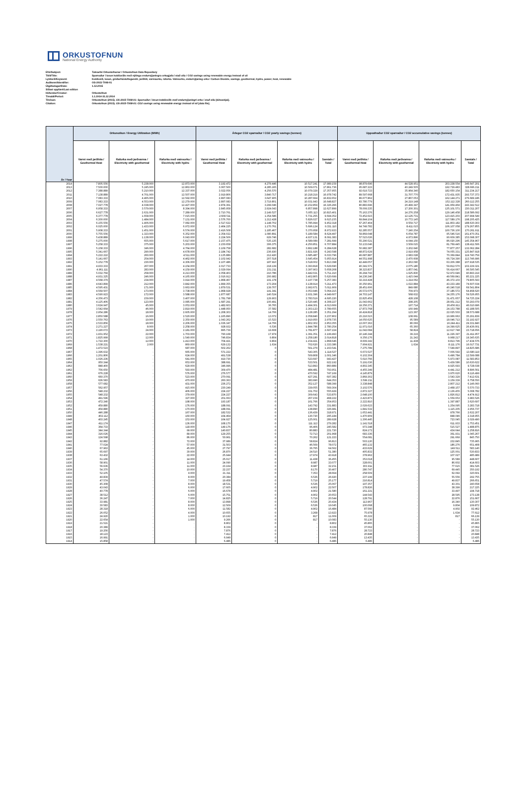ORKUSTOFNUN
National Energy Authority
Efni/Subject: Talnaefni Orkustofnunar / Orkustofnun Data Repository
Titill/Title: Sparnaður í losun koldíoxíðs með nýtingu endurnýjanlegra orkugjafa í stað olíu / CO2 savings using renewable energy instead of oil
Lykilorð/Keyword: Koldíoxíð, losun, gróðurhúsloftegundir, jarðhiti, varmaorka, raforka. Vatnsorka, endurnýjanleg orka / Carbon Dioxide, savings, geothermal, hydro, power, heat, renewable
Auðkenni/Identifier: OS-2015-T008-01
Útgáfudagur/Date: 1.12.2015
Síðast uppfært/Last edition
Höfundur/Creator: Orkustofnun
Tímabil/Period: 1.1.1914-31.12.2014
Tilvísun: Orkustofnun (2015). OS-2015-T008-01: Sparnaður í losun koldíoxíðs með endurnýjanlegri orku í stað olíu [tölvuskjal].
Citation: Orkustofnun (2015). OS-2015-T008-01: CO2 savings using renewable energy instead of oil [data file].
| Ár / Year | Orkunotkun / Energy Utilization (MWh) | | | Árlegur CO2 sparnaður / CO2 yearly savings (tonnes) | | | | Uppsafnaður CO2 sparnaður / CO2 accumulative savings (tonnes) | | | |
| --- | --- | --- | --- | --- | --- | --- | --- | --- | --- | --- | --- |
| | Varmi með jarðhita / Geothermal Heat | Raforka með jarðvarma / Electricity with geothermal | Raforka með vatnsorku / Electricity with hydro | Varmi með jarðhita / Geothermal Heat | Raforka með jarðvarma / Electricity with geothermal | Raforka með vatnsorku / Electricity with hydro | Samtals / Total | Varmi með jarðhita / Geothermal Heat | Raforka með jarðvarma / Electricity with geothermal | Raforka með vatnsorku / Electricity with hydro | Samtals / Total |
| 2014 | 7.805.556 | 5.238.000 | 12.873.000 | 3.192.472 | 4.279.446 | 10.517.241 | 17.989.159 | 98.879.696 | 44.528.951 | 203.238.554 | 346.647.201 |
| 2013 | 7.500.000 | 5.245.000 | 12.863.000 | 3.067.500 | 4.285.165 | 10.509.071 | 17.861.736 | 95.687.223 | 40.249.505 | 192.729.483 | 328.666.211 |
| 2012 | 7.388.889 | 5.210.000 | 12.337.000 | 3.022.056 | 4.256.570 | 10.079.329 | 17.357.955 | 92.619.723 | 35.964.340 | 182.650.154 | 311.234.217 |
| 2011 | 7.138.889 | 4.701.000 | 12.507.000 | 2.919.806 | 3.840.717 | 10.218.219 | 16.978.742 | 89.597.668 | 31.707.770 | 172.431.935 | 293.737.373 |
| 2010 | 7.083.333 | 4.465.000 | 12.592.000 | 2.897.083 | 3.647.905 | 10.287.664 | 16.832.652 | 86.677.862 | 27.867.053 | 162.144.271 | 276.689.186 |
| 2009 | 7.083.333 | 4.553.000 | 12.279.000 | 2.897.083 | 3.719.801 | 10.031.943 | 16.648.827 | 83.780.779 | 24.219.148 | 152.112.328 | 260.112.255 |
| 2008 | 7.027.778 | 4.038.000 | 12.427.000 | 2.874.361 | 3.299.046 | 10.152.859 | 16.326.266 | 80.883.696 | 20.499.347 | 141.959.469 | 243.342.512 |
| 2007 | 6.958.333 | 3.579.000 | 8.394.000 | 2.845.958 | 2.924.043 | 6.857.898 | 12.627.899 | 78.009.335 | 17.200.301 | 135.101.571 | 230.311.207 |
| 2006 | 6.627.778 | 2.631.000 | 7.289.000 | 2.710.761 | 2.149.527 | 5.955.113 | 10.815.401 | 75.163.376 | 14.276.258 | 129.146.458 | 218.586.092 |
| 2005 | 6.377.778 | 1.658.000 | 7.015.000 | 2.608.511 | 1.354.586 | 5.731.255 | 9.694.352 | 72.452.615 | 12.126.731 | 123.415.203 | 207.994.549 |
| 2004 | 6.300.000 | 1.484.000 | 7.131.000 | 2.576.700 | 1.212.428 | 5.826.027 | 9.615.155 | 69.844.104 | 10.772.145 | 117.589.176 | 198.205.425 |
| 2003 | 6.155.556 | 1.406.000 | 7.082.000 | 2.517.622 | 1.148.702 | 5.785.994 | 9.452.318 | 67.267.404 | 9.559.717 | 111.803.182 | 188.630.303 |
| 2002 | 6.025.000 | 1.433.000 | 6.972.000 | 2.464.225 | 1.170.761 | 5.696.124 | 9.331.110 | 64.749.782 | 8.411.015 | 106.107.058 | 179.267.855 |
| 2001 | 5.908.333 | 1.451.000 | 6.574.000 | 2.416.508 | 1.185.467 | 5.370.958 | 8.972.933 | 62.285.557 | 7.240.254 | 100.736.100 | 170.261.911 |
| 2000 | 5.755.556 | 1.323.000 | 6.352.000 | 2.354.022 | 1.080.891 | 5.189.584 | 8.624.497 | 59.869.048 | 6.054.787 | 95.546.516 | 161.470.351 |
| 1999 | 5.438.889 | 1.138.000 | 6.043.000 | 2.224.506 | 929.746 | 4.937.131 | 8.091.383 | 57.515.026 | 4.973.896 | 90.609.385 | 153.098.307 |
| 1998 | 5.275.000 | 655.000 | 5.617.000 | 2.157.475 | 535.135 | 4.589.089 | 7.281.699 | 55.290.521 | 4.044.150 | 86.020.296 | 145.354.967 |
| 1997 | 5.258.333 | 375.000 | 5.203.000 | 2.150.658 | 306.375 | 4.250.851 | 6.707.884 | 53.133.046 | 3.509.015 | 81.769.445 | 138.411.506 |
| 1996 | 5.158.333 | 346.000 | 4.764.000 | 2.109.758 | 282.682 | 3.892.188 | 6.284.628 | 50.982.387 | 3.202.640 | 77.877.257 | 132.062.284 |
| 1995 | 5.341.667 | 290.000 | 4.678.000 | 2.184.742 | 236.930 | 3.821.926 | 6.243.598 | 48.872.629 | 2.919.958 | 74.055.331 | 125.847.918 |
| 1994 | 5.222.222 | 260.000 | 4.511.000 | 2.135.889 | 212.420 | 3.685.487 | 6.033.796 | 46.687.887 | 2.683.028 | 70.369.844 | 119.740.759 |
| 1993 | 5.141.667 | 254.000 | 4.462.000 | 2.102.942 | 207.518 | 3.645.454 | 5.955.914 | 44.551.998 | 2.470.608 | 66.724.390 | 113.746.996 |
| 1992 | 5.152.778 | 230.000 | 4.306.000 | 2.107.486 | 187.910 | 3.518.002 | 5.813.398 | 42.449.057 | 2.263.090 | 63.206.388 | 107.918.535 |
| 1991 | 4.933.333 | 267.000 | 4.154.000 | 2.017.733 | 218.139 | 3.393.818 | 5.629.690 | 40.341.571 | 2.075.180 | 59.812.570 | 102.229.321 |
| 1990 | 4.961.111 | 283.000 | 4.159.000 | 2.029.094 | 231.211 | 3.397.903 | 5.658.208 | 38.323.837 | 1.857.041 | 56.414.667 | 96.595.545 |
| 1989 | 5.032.769 | 258.000 | 4.213.000 | 2.058.403 | 210.786 | 3.442.021 | 5.711.210 | 36.294.743 | 1.625.830 | 52.972.646 | 90.893.219 |
| 1988 | 4.931.325 | 246.000 | 4.165.000 | 2.016.912 | 200.982 | 3.402.805 | 5.620.699 | 34.236.340 | 1.415.044 | 49.569.841 | 85.221.225 |
| 1987 | 4.568.379 | 234.000 | 3.914.000 | 1.868.467 | 191.178 | 3.197.738 | 5.257.383 | 32.219.428 | 1.214.062 | 46.372.103 | 79.805.593 |
| 1986 | 4.643.899 | 212.000 | 3.842.000 | 1.899.355 | 173.204 | 3.138.914 | 5.211.473 | 30.350.961 | 1.022.884 | 43.233.189 | 74.607.034 |
| 1985 | 4.595.431 | 171.000 | 3.663.000 | 1.879.531 | 139.707 | 2.992.671 | 5.011.909 | 28.451.606 | 849.680 | 40.240.518 | 69.541.804 |
| 1984 | 4.569.507 | 173.000 | 3.738.000 | 1.868.928 | 141.341 | 3.053.946 | 5.064.215 | 26.572.075 | 709.973 | 37.186.572 | 64.468.620 |
| 1983 | 4.590.923 | 172.000 | 3.588.000 | 1.877.687 | 140.524 | 2.931.396 | 4.949.607 | 24.703.147 | 568.632 | 34.255.176 | 59.526.955 |
| 1982 | 4.356.473 | 159.000 | 3.407.000 | 1.781.798 | 129.903 | 2.783.519 | 4.695.220 | 22.825.459 | 428.108 | 31.471.657 | 54.725.224 |
| 1981 | 4.125.406 | 123.000 | 3.085.000 | 1.687.291 | 100.491 | 2.520.445 | 4.308.227 | 21.043.662 | 298.205 | 28.951.212 | 50.293.079 |
| 1980 | 3.624.947 | 45.000 | 3.053.000 | 1.482.603 | 36.765 | 2.494.301 | 4.013.669 | 19.356.371 | 197.714 | 26.456.911 | 46.010.996 |
| 1979 | 3.542.664 | 46.000 | 2.819.000 | 1.448.950 | 37.582 | 2.303.123 | 3.789.655 | 17.873.768 | 160.949 | 24.153.788 | 42.188.505 |
| 1978 | 2.954.286 | 18.000 | 2.605.000 | 1.208.303 | 14.706 | 2.128.285 | 3.351.294 | 16.424.818 | 123.367 | 22.025.503 | 38.573.688 |
| 1977 | 2.850.588 | 16.000 | 2.520.000 | 1.165.890 | 13.072 | 2.058.840 | 3.237.802 | 15.216.515 | 108.661 | 19.966.663 | 35.291.839 |
| 1976 | 2.550.763 | 19.000 | 2.350.000 | 1.043.262 | 15.523 | 1.919.950 | 2.978.735 | 14.050.625 | 95.589 | 18.046.713 | 32.192.927 |
| 1975 | 2.533.856 | 18.000 | 2.206.000 | 1.036.347 | 14.706 | 1.802.302 | 2.853.355 | 13.007.363 | 80.066 | 16.244.411 | 29.331.840 |
| 1974 | 2.271.227 | 8.000 | 2.258.000 | 928.932 | 6.536 | 1.844.786 | 2.780.254 | 11.971.016 | 65.360 | 14.399.625 | 26.436.001 |
| 1973 | 2.190.072 | 24.000 | 2.181.000 | 895.739 | 19.608 | 1.781.877 | 2.697.224 | 11.042.084 | 58.824 | 12.617.748 | 23.718.656 |
| 1972 | 1.931.952 | 22.000 | 1.703.000 | 790.168 | 17.974 | 1.391.351 | 2.199.493 | 10.146.344 | 39.216 | 11.226.397 | 21.411.957 |
| 1971 | 1.825.999 | 12.000 | 1.540.000 | 746.834 | 9.804 | 1.258.180 | 2.014.818 | 9.356.176 | 21.242 | 9.968.217 | 19.345.635 |
| 1970 | 1.722.300 | 12.000 | 1.413.000 | 704.421 | 9.804 | 1.154.421 | 1.868.646 | 8.609.342 | 11.438 | 8.813.796 | 17.434.576 |
| 1969 | 1.538.221 | 2.000 | 860.000 | 629.132 | 1.634 | 702.620 | 1.333.386 | 7.904.921 | 1.634 | 8.111.176 | 16.017.731 |
| 1968 | 1.472.523 | - | 687.000 | 602.262 | 0 | 561.279 | 1.163.541 | 7.275.789 | - | 7.549.897 | 14.825.686 |
| 1967 | 1.396.632 | - | 665.000 | 571.222 | 0 | 543.305 | 1.114.527 | 6.673.527 | - | 7.006.592 | 13.680.119 |
| 1966 | 1.201.806 | - | 624.000 | 491.538 | 0 | 509.808 | 1.001.346 | 6.102.304 | - | 6.496.784 | 12.599.088 |
| 1965 | 1.026.236 | - | 641.000 | 419.730 | 0 | 523.697 | 943.427 | 5.610.766 | - | 5.973.087 | 11.583.853 |
| 1964 | 950.344 | - | 653.000 | 388.691 | 0 | 533.501 | 922.192 | 5.191.036 | - | 5.439.586 | 10.630.622 |
| 1963 | 848.400 | - | 629.000 | 346.996 | 0 | 513.893 | 860.889 | 4.802.345 | - | 4.925.693 | 9.728.038 |
| 1962 | 756.650 | - | 593.000 | 309.470 | 0 | 484.481 | 793.951 | 4.455.349 | - | 4.441.212 | 8.896.561 |
| 1961 | 676.228 | - | 576.000 | 276.577 | 0 | 470.592 | 747.169 | 4.145.879 | - | 3.970.620 | 8.116.499 |
| 1960 | 660.370 | - | 523.000 | 270.091 | 0 | 427.291 | 697.382 | 3.869.302 | - | 3.543.329 | 7.412.631 |
| 1959 | 636.583 | - | 470.000 | 260.363 | 0 | 383.990 | 644.353 | 3.599.211 | - | 3.159.339 | 6.758.550 |
| 1958 | 577.682 | - | 431.000 | 236.272 | 0 | 352.127 | 588.399 | 3.338.848 | - | 2.807.212 | 6.146.060 |
| 1957 | 562.957 | - | 415.000 | 230.249 | 0 | 339.055 | 569.304 | 3.102.576 | - | 2.468.157 | 5.570.733 |
| 1956 | 548.232 | - | 406.000 | 224.227 | 0 | 331.702 | 555.929 | 2.872.327 | - | 2.136.455 | 5.008.782 |
| 1955 | 548.232 | - | 379.000 | 224.227 | 0 | 309.643 | 533.870 | 2.648.100 | - | 1.826.812 | 4.474.912 |
| 1954 | 491.596 | - | 327.000 | 201.063 | 0 | 267.159 | 468.222 | 2.423.873 | - | 1.559.653 | 3.983.526 |
| 1953 | 472.340 | - | 198.000 | 193.187 | 0 | 161.766 | 354.953 | 2.222.810 | - | 1.397.887 | 3.620.697 |
| 1952 | 459.880 | - | 176.000 | 188.091 | 0 | 143.792 | 331.883 | 2.029.623 | - | 1.254.095 | 3.283.718 |
| 1951 | 459.880 | - | 170.000 | 188.091 | 0 | 138.890 | 326.981 | 1.841.532 | - | 1.115.205 | 2.956.737 |
| 1950 | 446.288 | - | 167.000 | 182.532 | 0 | 136.439 | 318.971 | 1.653.441 | - | 978.766 | 2.632.207 |
| 1949 | 402.112 | - | 160.000 | 164.464 | 0 | 130.720 | 295.184 | 1.470.909 | - | 848.046 | 2.318.955 |
| 1948 | 403.245 | - | 153.000 | 164.927 | 0 | 125.001 | 289.928 | 1.306.445 | - | 723.045 | 2.029.490 |
| 1947 | 411.174 | - | 136.000 | 168.170 | 0 | 111.112 | 279.282 | 1.141.518 | - | 611.933 | 1.753.451 |
| 1946 | 364.733 | - | 118.000 | 149.176 | 0 | 96.406 | 245.582 | 973.348 | - | 515.527 | 1.488.875 |
| 1945 | 344.344 | - | 99.000 | 140.837 | 0 | 80.883 | 221.720 | 824.172 | - | 434.644 | 1.258.816 |
| 1944 | 316.026 | - | 89.000 | 129.255 | 0 | 72.713 | 201.968 | 683.336 | - | 361.931 | 1.045.267 |
| 1943 | 124.598 | - | 86.000 | 50.961 | 0 | 70.262 | 121.223 | 554.081 | - | 291.669 | 845.750 |
| 1942 | 92.882 | - | 72.000 | 37.989 | 0 | 58.824 | 96.813 | 503.120 | - | 232.845 | 735.965 |
| 1941 | 77.024 | - | 57.000 | 31.503 | 0 | 46.569 | 78.072 | 465.132 | - | 186.276 | 651.408 |
| 1940 | 67.963 | - | 45.000 | 27.797 | 0 | 36.765 | 64.562 | 433.629 | - | 149.511 | 583.140 |
| 1939 | 65.697 | - | 30.000 | 26.870 | 0 | 24.510 | 51.380 | 405.832 | - | 125.001 | 530.833 |
| 1938 | 63.432 | - | 22.000 | 25.944 | 0 | 17.974 | 43.918 | 378.962 | - | 107.027 | 485.989 |
| 1937 | 61.166 | - | 14.000 | 25.017 | 0 | 11.438 | 36.455 | 353.018 | - | 95.589 | 448.607 |
| 1936 | 58.901 | - | 11.000 | 24.090 | 0 | 8.987 | 33.077 | 328.001 | - | 86.602 | 414.603 |
| 1935 | 56.636 | - | 11.000 | 23.164 | 0 | 8.987 | 32.151 | 303.911 | - | 77.615 | 381.526 |
| 1934 | 54.370 | - | 10.000 | 22.237 | 0 | 8.170 | 30.407 | 280.747 | - | 69.445 | 350.192 |
| 1933 | 52.105 | - | 9.000 | 21.311 | 0 | 7.353 | 28.664 | 258.509 | - | 62.092 | 320.601 |
| 1932 | 49.839 | - | 8.000 | 20.384 | 0 | 6.536 | 26.920 | 237.199 | - | 55.556 | 292.755 |
| 1931 | 47.574 | - | 7.000 | 19.458 | 0 | 5.719 | 25.177 | 216.814 | - | 49.837 | 266.651 |
| 1930 | 45.308 | - | 8.000 | 18.531 | 0 | 6.536 | 25.067 | 197.357 | - | 43.301 | 240.658 |
| 1929 | 43.043 | - | 6.000 | 17.605 | 0 | 4.902 | 22.507 | 178.826 | - | 38.399 | 217.225 |
| 1928 | 40.778 | - | 6.000 | 16.678 | 0 | 4.902 | 21.580 | 161.221 | - | 33.497 | 194.718 |
| 1927 | 38.512 | - | 6.000 | 15.751 | 0 | 4.902 | 20.653 | 144.543 | - | 28.595 | 173.138 |
| 1926 | 36.247 | - | 7.000 | 14.825 | 0 | 5.719 | 20.544 | 128.791 | - | 22.876 | 151.667 |
| 1925 | 33.981 | - | 8.000 | 13.898 | 0 | 6.536 | 20.434 | 113.967 | - | 16.340 | 130.307 |
| 1924 | 30.583 | - | 8.000 | 12.509 | 0 | 6.536 | 19.045 | 100.068 | - | 9.804 | 109.872 |
| 1923 | 28.318 | - | 6.000 | 11.582 | 0 | 4.902 | 16.484 | 87.560 | - | 4.902 | 92.462 |
| 1922 | 26.052 | - | 4.000 | 10.655 | 0 | 3.268 | 13.923 | 75.978 | - | 1.634 | 77.612 |
| 1921 | 24.920 | - | 1.000 | 10.192 | 0 | 817 | 11.009 | 65.322 | - | 817 | 66.139 |
| 1920 | 22.654 | - | 1.000 | 9.266 | 0 | 817 | 10.083 | 55.130 | - | - | 55.130 |
| 1919 | 21.521 | - | - | 8.802 | 0 | - | 8.802 | 45.865 | - | - | 45.865 |
| 1918 | 20.389 | - | - | 8.339 | 0 | - | 8.339 | 37.062 | - | - | 37.062 |
| 1917 | 19.256 | - | - | 7.876 | 0 | - | 7.876 | 28.723 | - | - | 28.723 |
| 1916 | 18.123 | - | - | 7.412 | 0 | - | 7.412 | 20.848 | - | - | 20.848 |
| 1915 | 16.991 | - | - | 6.949 | 0 | - | 6.949 | 13.435 | - | - | 13.435 |
| 1914 | 15.858 | - | - | 6.486 | 0 | - | 6.486 | 6.486 | - | - | 6.486 |